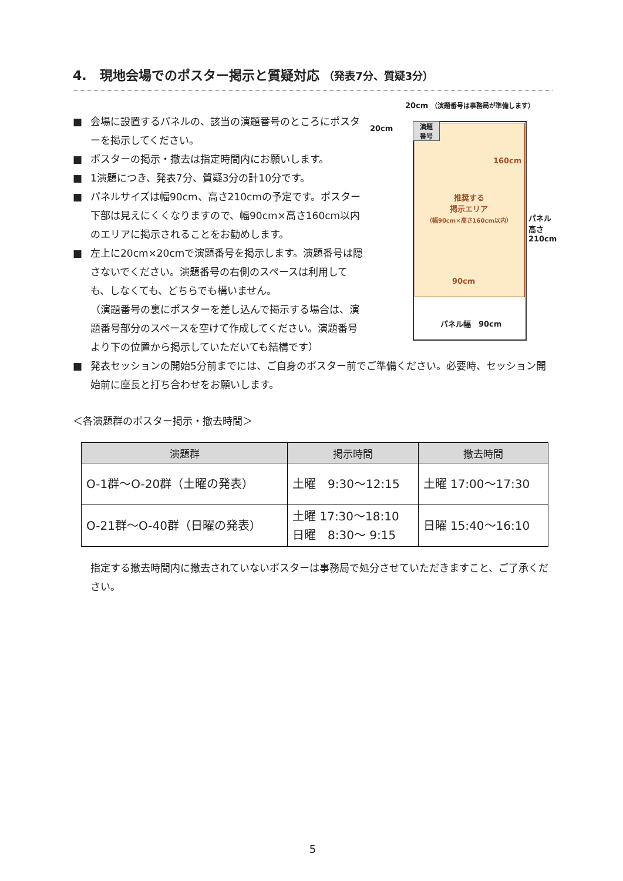4.　現地会場でのポスター掲示と質疑対応 （発表7分、質疑3分）
■ 会場に設置するパネルの、該当の演題番号のところにポスターを掲示してください。
■ ポスターの掲示・撤去は指定時間内にお願いします。
■ 1演題につき、発表7分、質疑3分の計10分です。
■ パネルサイズは幅90cm、高さ210cmの予定です。ポスター下部は見えにくくなりますので、幅90cm×高さ160cm以内のエリアに掲示されることをお勧めします。
■ 左上に20cm×20cmで演題番号を掲示します。演題番号は隠さないでください。演題番号の右側のスペースは利用しても、しなくても、どちらでも構いません。
（演題番号の裏にポスターを差し込んで掲示する場合は、演題番号部分のスペースを空けて作成してください。演題番号より下の位置から掲示していただいても結構です）
20cm （演題番号は事務局が準備します）
20cm
演題
番号
160cm
推奨する
掲示エリア
（幅90cm×高さ160cm以内）
90cm
パネル幅　90cm
パネル
高さ
210cm
■ 発表セッションの開始5分前までには、ご自身のポスター前でご準備ください。必要時、セッション開始前に座長と打ち合わせをお願いします。
＜各演題群のポスター掲示・撤去時間＞
| 演題群 | 掲示時間 | 撤去時間 |
| --- | --- | --- |
| O-1群～O-20群（土曜の発表） | 土曜 9:30～12:15 | 土曜 17:00～17:30 |
| O-21群～O-40群（日曜の発表） | 土曜 17:30～18:10 日曜 8:30～ 9:15 | 日曜 15:40～16:10 |
指定する撤去時間内に撤去されていないポスターは事務局で処分させていただきますこと、ご了承ください。
5